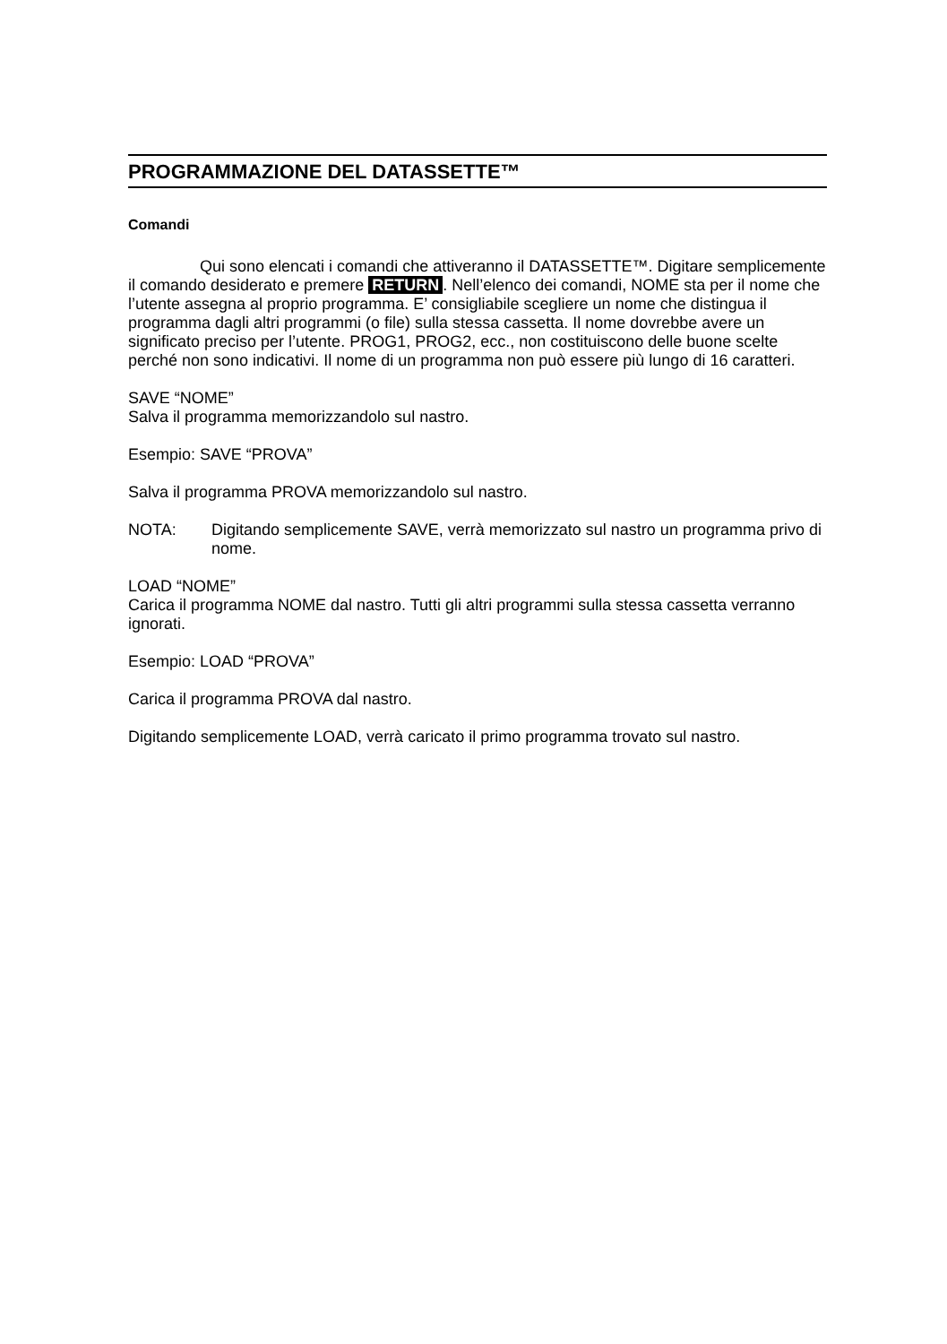PROGRAMMAZIONE DEL DATASSETTE™
Comandi
Qui sono elencati i comandi che attiveranno il DATASSETTE™. Digitare semplicemente il comando desiderato e premere RETURN. Nell’elenco dei comandi, NOME sta per il nome che l’utente assegna al proprio programma. E’ consigliabile scegliere un nome che distingua il programma dagli altri programmi (o file) sulla stessa cassetta. Il nome dovrebbe avere un significato preciso per l’utente. PROG1, PROG2, ecc., non costituiscono delle buone scelte perché non sono indicativi. Il nome di un programma non può essere più lungo di 16 caratteri.
SAVE “NOME”
Salva il programma memorizzandolo sul nastro.
Esempio: SAVE “PROVA”
Salva il programma PROVA memorizzandolo sul nastro.
NOTA: Digitando semplicemente SAVE, verrà memorizzato sul nastro un programma privo di nome.
LOAD “NOME”
Carica il programma NOME dal nastro. Tutti gli altri programmi sulla stessa cassetta verranno ignorati.
Esempio: LOAD “PROVA”
Carica il programma PROVA dal nastro.
Digitando semplicemente LOAD, verrà caricato il primo programma trovato sul nastro.